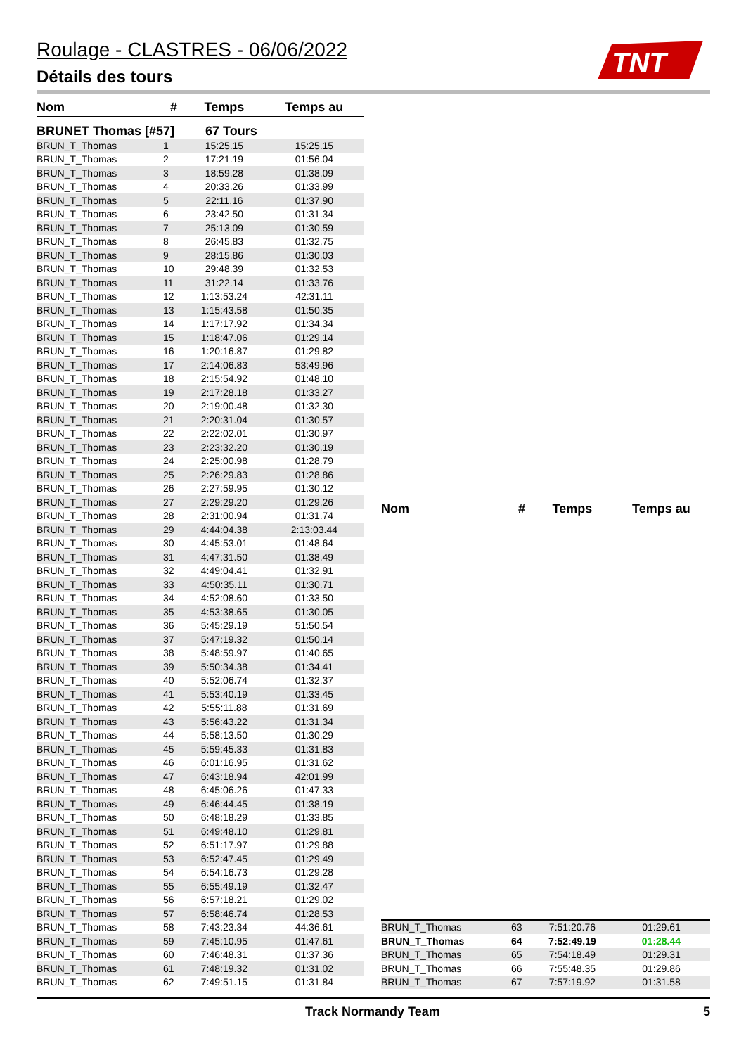Roulage - CLASTRES - 06/06/2022
Détails des tours
TNT
| Nom | # | Temps | Temps au |
| --- | --- | --- | --- |
| BRUNET Thomas [#57] | | 67 Tours | |
| BRUN_T_Thomas | 1 | 15:25.15 | 15:25.15 |
| BRUN_T_Thomas | 2 | 17:21.19 | 01:56.04 |
| BRUN_T_Thomas | 3 | 18:59.28 | 01:38.09 |
| BRUN_T_Thomas | 4 | 20:33.26 | 01:33.99 |
| BRUN_T_Thomas | 5 | 22:11.16 | 01:37.90 |
| BRUN_T_Thomas | 6 | 23:42.50 | 01:31.34 |
| BRUN_T_Thomas | 7 | 25:13.09 | 01:30.59 |
| BRUN_T_Thomas | 8 | 26:45.83 | 01:32.75 |
| BRUN_T_Thomas | 9 | 28:15.86 | 01:30.03 |
| BRUN_T_Thomas | 10 | 29:48.39 | 01:32.53 |
| BRUN_T_Thomas | 11 | 31:22.14 | 01:33.76 |
| BRUN_T_Thomas | 12 | 1:13:53.24 | 42:31.11 |
| BRUN_T_Thomas | 13 | 1:15:43.58 | 01:50.35 |
| BRUN_T_Thomas | 14 | 1:17:17.92 | 01:34.34 |
| BRUN_T_Thomas | 15 | 1:18:47.06 | 01:29.14 |
| BRUN_T_Thomas | 16 | 1:20:16.87 | 01:29.82 |
| BRUN_T_Thomas | 17 | 2:14:06.83 | 53:49.96 |
| BRUN_T_Thomas | 18 | 2:15:54.92 | 01:48.10 |
| BRUN_T_Thomas | 19 | 2:17:28.18 | 01:33.27 |
| BRUN_T_Thomas | 20 | 2:19:00.48 | 01:32.30 |
| BRUN_T_Thomas | 21 | 2:20:31.04 | 01:30.57 |
| BRUN_T_Thomas | 22 | 2:22:02.01 | 01:30.97 |
| BRUN_T_Thomas | 23 | 2:23:32.20 | 01:30.19 |
| BRUN_T_Thomas | 24 | 2:25:00.98 | 01:28.79 |
| BRUN_T_Thomas | 25 | 2:26:29.83 | 01:28.86 |
| BRUN_T_Thomas | 26 | 2:27:59.95 | 01:30.12 |
| BRUN_T_Thomas | 27 | 2:29:29.20 | 01:29.26 |
| BRUN_T_Thomas | 28 | 2:31:00.94 | 01:31.74 |
| BRUN_T_Thomas | 29 | 4:44:04.38 | 2:13:03.44 |
| BRUN_T_Thomas | 30 | 4:45:53.01 | 01:48.64 |
| BRUN_T_Thomas | 31 | 4:47:31.50 | 01:38.49 |
| BRUN_T_Thomas | 32 | 4:49:04.41 | 01:32.91 |
| BRUN_T_Thomas | 33 | 4:50:35.11 | 01:30.71 |
| BRUN_T_Thomas | 34 | 4:52:08.60 | 01:33.50 |
| BRUN_T_Thomas | 35 | 4:53:38.65 | 01:30.05 |
| BRUN_T_Thomas | 36 | 5:45:29.19 | 51:50.54 |
| BRUN_T_Thomas | 37 | 5:47:19.32 | 01:50.14 |
| BRUN_T_Thomas | 38 | 5:48:59.97 | 01:40.65 |
| BRUN_T_Thomas | 39 | 5:50:34.38 | 01:34.41 |
| BRUN_T_Thomas | 40 | 5:52:06.74 | 01:32.37 |
| BRUN_T_Thomas | 41 | 5:53:40.19 | 01:33.45 |
| BRUN_T_Thomas | 42 | 5:55:11.88 | 01:31.69 |
| BRUN_T_Thomas | 43 | 5:56:43.22 | 01:31.34 |
| BRUN_T_Thomas | 44 | 5:58:13.50 | 01:30.29 |
| BRUN_T_Thomas | 45 | 5:59:45.33 | 01:31.83 |
| BRUN_T_Thomas | 46 | 6:01:16.95 | 01:31.62 |
| BRUN_T_Thomas | 47 | 6:43:18.94 | 42:01.99 |
| BRUN_T_Thomas | 48 | 6:45:06.26 | 01:47.33 |
| BRUN_T_Thomas | 49 | 6:46:44.45 | 01:38.19 |
| BRUN_T_Thomas | 50 | 6:48:18.29 | 01:33.85 |
| BRUN_T_Thomas | 51 | 6:49:48.10 | 01:29.81 |
| BRUN_T_Thomas | 52 | 6:51:17.97 | 01:29.88 |
| BRUN_T_Thomas | 53 | 6:52:47.45 | 01:29.49 |
| BRUN_T_Thomas | 54 | 6:54:16.73 | 01:29.28 |
| BRUN_T_Thomas | 55 | 6:55:49.19 | 01:32.47 |
| BRUN_T_Thomas | 56 | 6:57:18.21 | 01:29.02 |
| BRUN_T_Thomas | 57 | 6:58:46.74 | 01:28.53 |
| BRUN_T_Thomas | 58 | 7:43:23.34 | 44:36.61 |
| BRUN_T_Thomas | 59 | 7:45:10.95 | 01:47.61 |
| BRUN_T_Thomas | 60 | 7:46:48.31 | 01:37.36 |
| BRUN_T_Thomas | 61 | 7:48:19.32 | 01:31.02 |
| BRUN_T_Thomas | 62 | 7:49:51.15 | 01:31.84 |
| Nom | # | Temps | Temps au |
| --- | --- | --- | --- |
| BRUN_T_Thomas | 63 | 7:51:20.76 | 01:29.61 |
| BRUN_T_Thomas | 64 | 7:52:49.19 | 01:28.44 |
| BRUN_T_Thomas | 65 | 7:54:18.49 | 01:29.31 |
| BRUN_T_Thomas | 66 | 7:55:48.35 | 01:29.86 |
| BRUN_T_Thomas | 67 | 7:57:19.92 | 01:31.58 |
Track Normandy Team 5